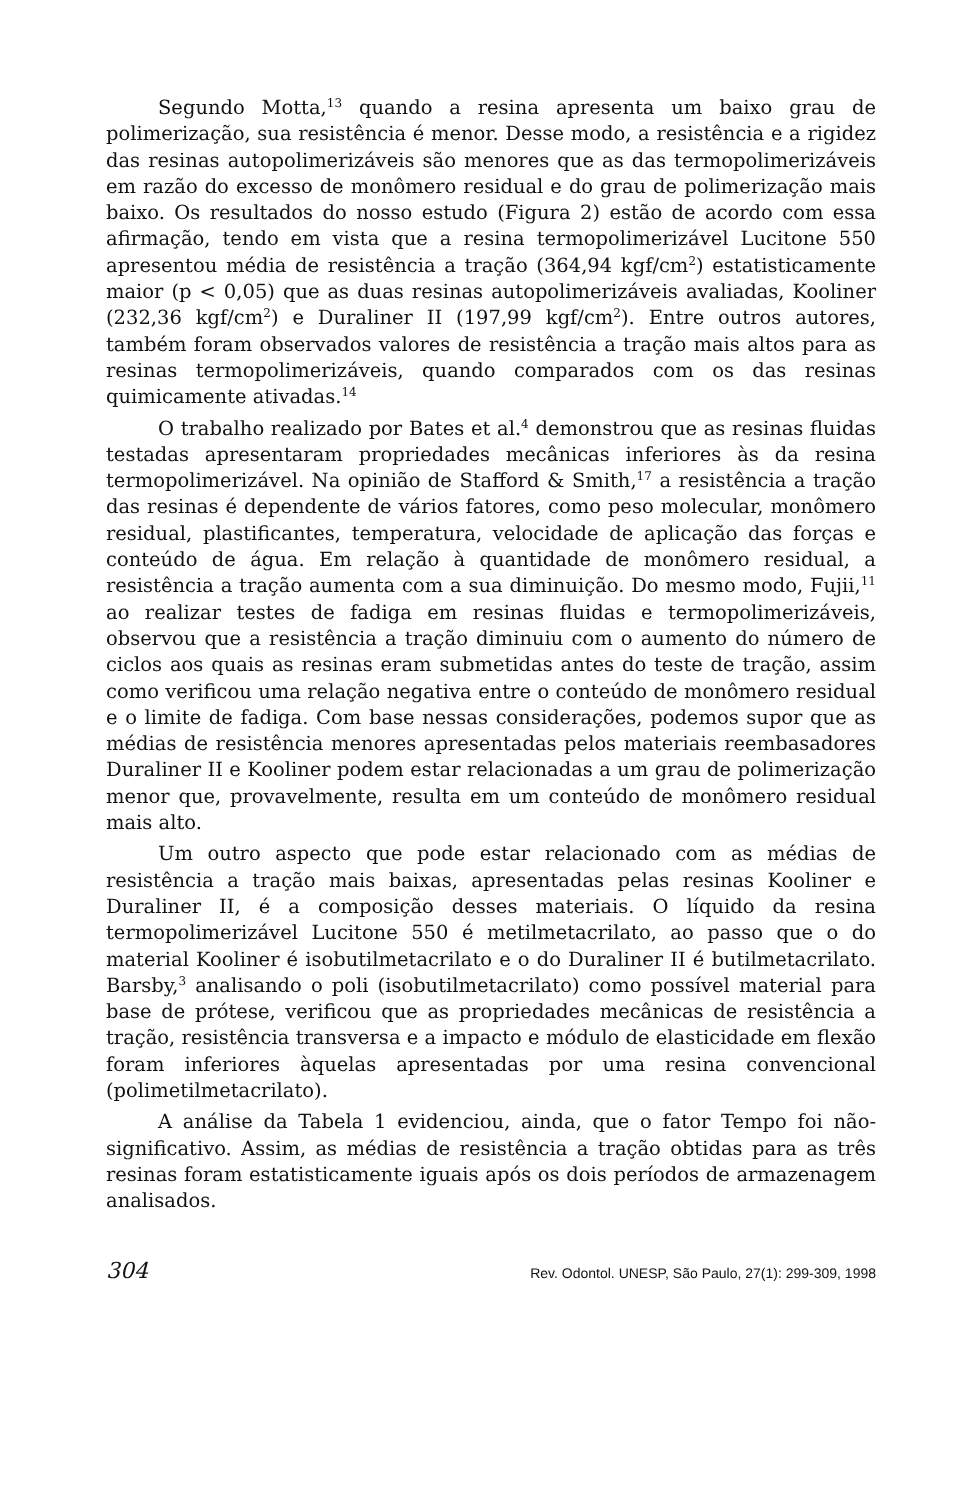Segundo Motta,<sup>13</sup> quando a resina apresenta um baixo grau de polimerização, sua resistência é menor. Desse modo, a resistência e a rigidez das resinas autopolimerizáveis são menores que as das termopolimerizáveis em razão do excesso de monômero residual e do grau de polimerização mais baixo. Os resultados do nosso estudo (Figura 2) estão de acordo com essa afirmação, tendo em vista que a resina termopolimerizável Lucitone 550 apresentou média de resistência a tração (364,94 kgf/cm<sup>2</sup>) estatisticamente maior (p < 0,05) que as duas resinas autopolimerizáveis avaliadas, Kooliner (232,36 kgf/cm<sup>2</sup>) e Duraliner II (197,99 kgf/cm<sup>2</sup>). Entre outros autores, também foram observados valores de resistência a tração mais altos para as resinas termopolimerizáveis, quando comparados com os das resinas quimicamente ativadas.<sup>14</sup>
O trabalho realizado por Bates et al.<sup>4</sup> demonstrou que as resinas fluidas testadas apresentaram propriedades mecânicas inferiores às da resina termopolimerizável. Na opinião de Stafford & Smith,<sup>17</sup> a resistência a tração das resinas é dependente de vários fatores, como peso molecular, monômero residual, plastificantes, temperatura, velocidade de aplicação das forças e conteúdo de água. Em relação à quantidade de monômero residual, a resistência a tração aumenta com a sua diminuição. Do mesmo modo, Fujii,<sup>11</sup> ao realizar testes de fadiga em resinas fluidas e termopolimerizáveis, observou que a resistência a tração diminuiu com o aumento do número de ciclos aos quais as resinas eram submetidas antes do teste de tração, assim como verificou uma relação negativa entre o conteúdo de monômero residual e o limite de fadiga. Com base nessas considerações, podemos supor que as médias de resistência menores apresentadas pelos materiais reembasadores Duraliner II e Kooliner podem estar relacionadas a um grau de polimerização menor que, provavelmente, resulta em um conteúdo de monômero residual mais alto.
Um outro aspecto que pode estar relacionado com as médias de resistência a tração mais baixas, apresentadas pelas resinas Kooliner e Duraliner II, é a composição desses materiais. O líquido da resina termopolimerizável Lucitone 550 é metilmetacrilato, ao passo que o do material Kooliner é isobutilmetacrilato e o do Duraliner II é butilmetacrilato. Barsby,<sup>3</sup> analisando o poli (isobutilmetacrilato) como possível material para base de prótese, verificou que as propriedades mecânicas de resistência a tração, resistência transversa e a impacto e módulo de elasticidade em flexão foram inferiores àquelas apresentadas por uma resina convencional (polimetilmetacrilato).
A análise da Tabela 1 evidenciou, ainda, que o fator Tempo foi não-significativo. Assim, as médias de resistência a tração obtidas para as três resinas foram estatisticamente iguais após os dois períodos de armazenagem analisados.
304 Rev. Odontol. UNESP, São Paulo, 27(1): 299-309, 1998